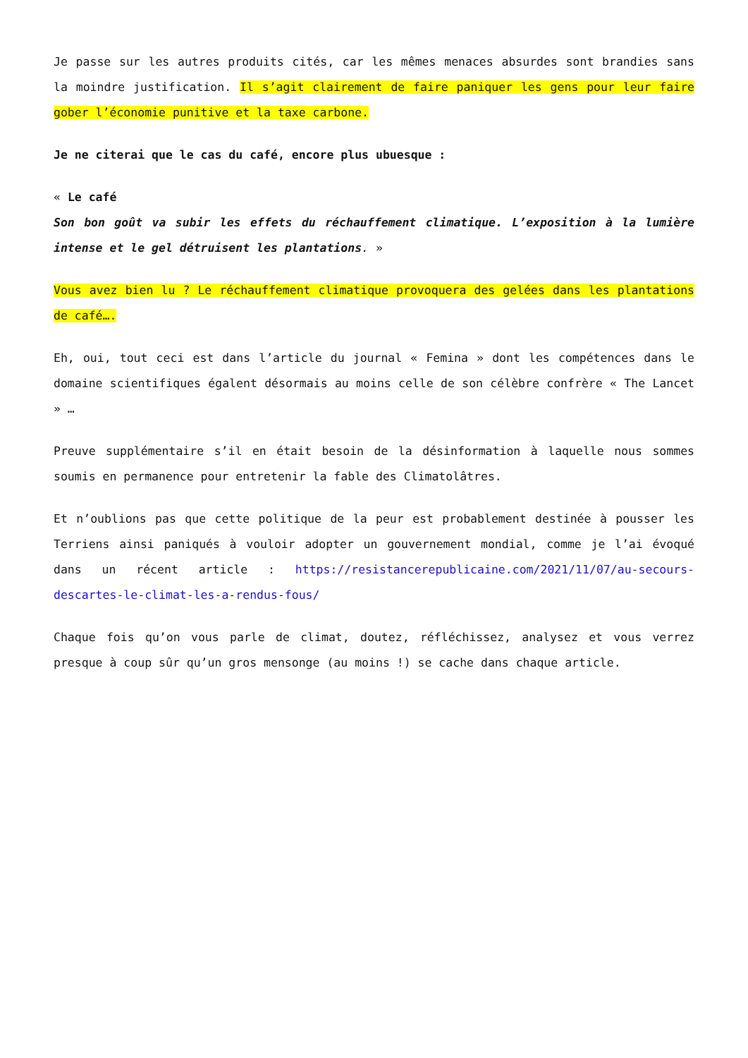Je passe sur les autres produits cités, car les mêmes menaces absurdes sont brandies sans la moindre justification. Il s’agit clairement de faire paniquer les gens pour leur faire gober l’économie punitive et la taxe carbone.
Je ne citerai que le cas du café, encore plus ubuesque :
« Le café
Son bon goût va subir les effets du réchauffement climatique. L’exposition à la lumière intense et le gel détruisent les plantations. »
Vous avez bien lu ? Le réchauffement climatique provoquera des gelées dans les plantations de café….
Eh, oui, tout ceci est dans l’article du journal « Femina » dont les compétences dans le domaine scientifiques égalent désormais au moins celle de son célèbre confrère « The Lancet » …
Preuve supplémentaire s’il en était besoin de la désinformation à laquelle nous sommes soumis en permanence pour entretenir la fable des Climatolâtres.
Et n’oublions pas que cette politique de la peur est probablement destinée à pousser les Terriens ainsi paniqués à vouloir adopter un gouvernement mondial, comme je l’ai évoqué dans un récent article : https://resistancerepublicaine.com/2021/11/07/au-secours-descartes-le-climat-les-a-rendus-fous/
Chaque fois qu’on vous parle de climat, doutez, réfléchissez, analysez et vous verrez presque à coup sûr qu’un gros mensonge (au moins !) se cache dans chaque article.